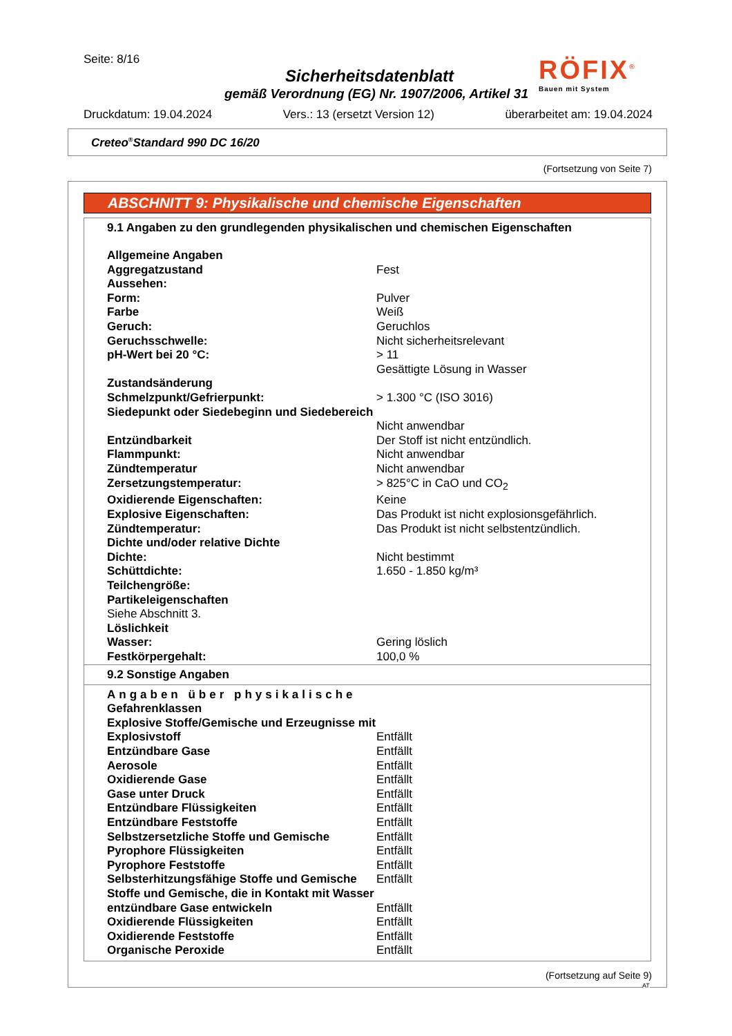Seite: 8/16
Sicherheitsdatenblatt
gemäß Verordnung (EG) Nr. 1907/2006, Artikel 31
RÖFIX<sup>®</sup>
Bauen mit System
Druckdatum: 19.04.2024 Vers.: 13 (ersetzt Version 12) überarbeitet am: 19.04.2024
Creteo<sup>®</sup>Standard 990 DC 16/20
(Fortsetzung von Seite 7)
ABSCHNITT 9: Physikalische und chemische Eigenschaften
9.1 Angaben zu den grundlegenden physikalischen und chemischen Eigenschaften
| Allgemeine Angaben | |
| Aggregatzustand | Fest |
| Aussehen: | |
| Form: | Pulver |
| Farbe | Weiß |
| Geruch: | Geruchlos |
| Geruchsschwelle: | Nicht sicherheitsrelevant |
| pH-Wert bei 20 °C: | > 11 Gesättigte Lösung in Wasser |
| Zustandsänderung | |
| Schmelzpunkt/Gefrierpunkt: | > 1.300 °C (ISO 3016) |
| Siedepunkt oder Siedebeginn und Siedebereich | Nicht anwendbar |
| Entzündbarkeit | Der Stoff ist nicht entzündlich. |
| Flammpunkt: | Nicht anwendbar |
| Zündtemperatur | Nicht anwendbar |
| Zersetzungstemperatur: | > 825°C in CaO und CO<sub>2</sub> |
| Oxidierende Eigenschaften: | Keine |
| Explosive Eigenschaften: | Das Produkt ist nicht explosionsgefährlich. |
| Zündtemperatur: | Das Produkt ist nicht selbstentzündlich. |
| Dichte und/oder relative Dichte | |
| Dichte: | Nicht bestimmt |
| Schüttdichte: | 1.650 - 1.850 kg/m³ |
| Teilchengröße: | |
| Partikeleigenschaften | |
| Siehe Abschnitt 3. | |
| Löslichkeit | |
| Wasser: | Gering löslich |
| Festkörpergehalt: | 100,0 % |
9.2 Sonstige Angaben
| Angaben über physikalische Gefahrenklassen | |
| Explosive Stoffe/Gemische und Erzeugnisse mit Explosivstoff | Entfällt |
| Entzündbare Gase | Entfällt |
| Aerosole | Entfällt |
| Oxidierende Gase | Entfällt |
| Gase unter Druck | Entfällt |
| Entzündbare Flüssigkeiten | Entfällt |
| Entzündbare Feststoffe | Entfällt |
| Selbstzersetzliche Stoffe und Gemische | Entfällt |
| Pyrophore Flüssigkeiten | Entfällt |
| Pyrophore Feststoffe | Entfällt |
| Selbsterhitzungsfähige Stoffe und Gemische | Entfällt |
| Stoffe und Gemische, die in Kontakt mit Wasser entzündbare Gase entwickeln | Entfällt |
| Oxidierende Flüssigkeiten | Entfällt |
| Oxidierende Feststoffe | Entfällt |
| Organische Peroxide | Entfällt |
(Fortsetzung auf Seite 9)
AT